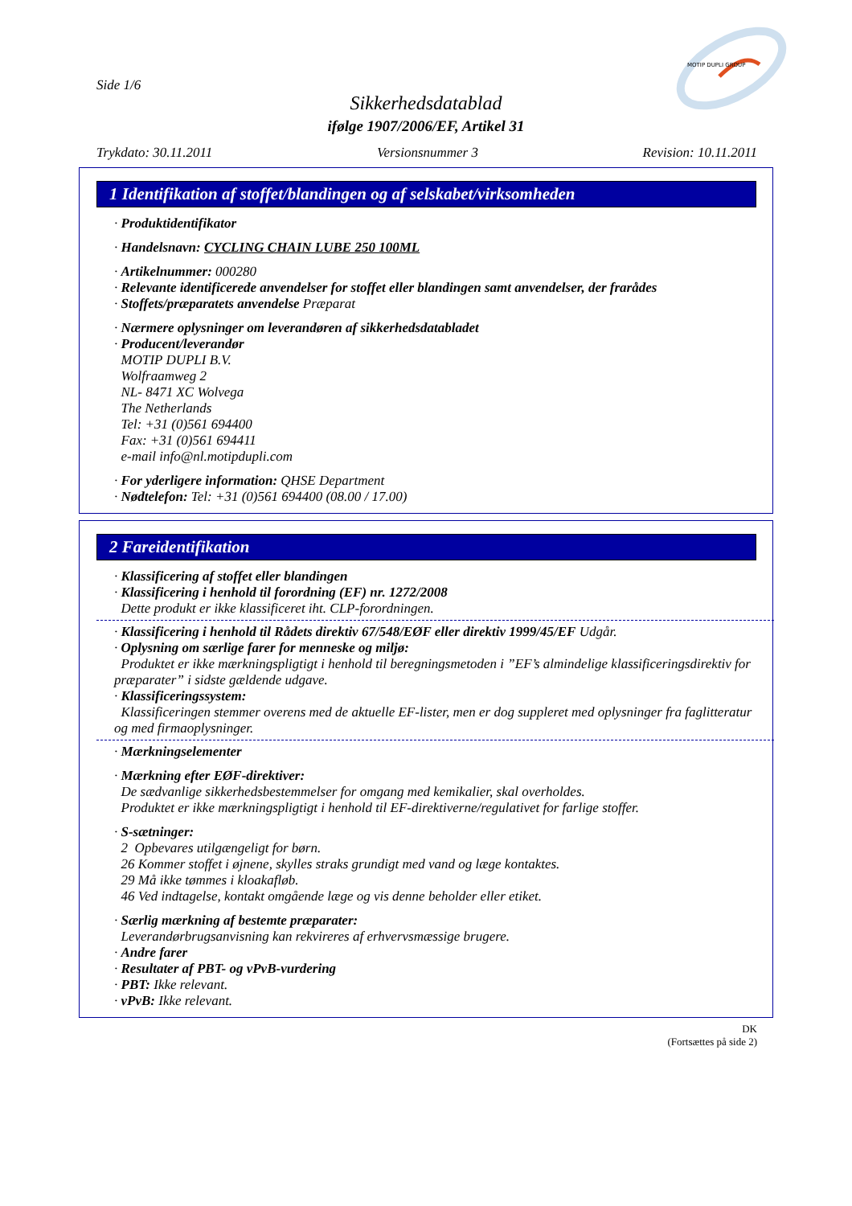Side 1/6
MOTIP DUPLI GROUP
Sikkerhedsdatablad
ifølge 1907/2006/EF, Artikel 31
Trykdato: 30.11.2011 Versionsnummer 3 Revision: 10.11.2011
1 Identifikation af stoffet/blandingen og af selskabet/virksomheden
· Produktidentifikator
· Handelsnavn: CYCLING CHAIN LUBE 250 100ML
· Artikelnummer: 000280
· Relevante identificerede anvendelser for stoffet eller blandingen samt anvendelser, der frarådes
· Stoffets/præparatets anvendelse Præparat
· Nærmere oplysninger om leverandøren af sikkerhedsdatabladet
· Producent/leverandør
MOTIP DUPLI B.V.
Wolfraamweg 2
NL- 8471 XC Wolvega
The Netherlands
Tel: +31 (0)561 694400
Fax: +31 (0)561 694411
e-mail info@nl.motipdupli.com
· For yderligere information: QHSE Department
· Nødtelefon: Tel: +31 (0)561 694400 (08.00 / 17.00)
2 Fareidentifikation
· Klassificering af stoffet eller blandingen
· Klassificering i henhold til forordning (EF) nr. 1272/2008
Dette produkt er ikke klassificeret iht. CLP-forordningen.
· Klassificering i henhold til Rådets direktiv 67/548/EØF eller direktiv 1999/45/EF Udgår.
· Oplysning om særlige farer for menneske og miljø:
Produktet er ikke mærkningspligtigt i henhold til beregningsmetoden i ”EF’s almindelige klassificeringsdirektiv for præparater” i sidste gældende udgave.
· Klassificeringssystem:
Klassificeringen stemmer overens med de aktuelle EF-lister, men er dog suppleret med oplysninger fra faglitteratur og med firmaoplysninger.
· Mærkningselementer
· Mærkning efter EØF-direktiver:
De sædvanlige sikkerhedsbestemmelser for omgang med kemikalier, skal overholdes.
Produktet er ikke mærkningspligtigt i henhold til EF-direktiverne/regulativet for farlige stoffer.
· S-sætninger:
2 Opbevares utilgængeligt for børn.
26 Kommer stoffet i øjnene, skylles straks grundigt med vand og læge kontaktes.
29 Må ikke tømmes i kloakafløb.
46 Ved indtagelse, kontakt omgående læge og vis denne beholder eller etiket.
· Særlig mærkning af bestemte præparater:
Leverandørbrugsanvisning kan rekvireres af erhvervsmæssige brugere.
· Andre farer
· Resultater af PBT- og vPvB-vurdering
· PBT: Ikke relevant.
· vPvB: Ikke relevant.
DK
(Fortsættes på side 2)